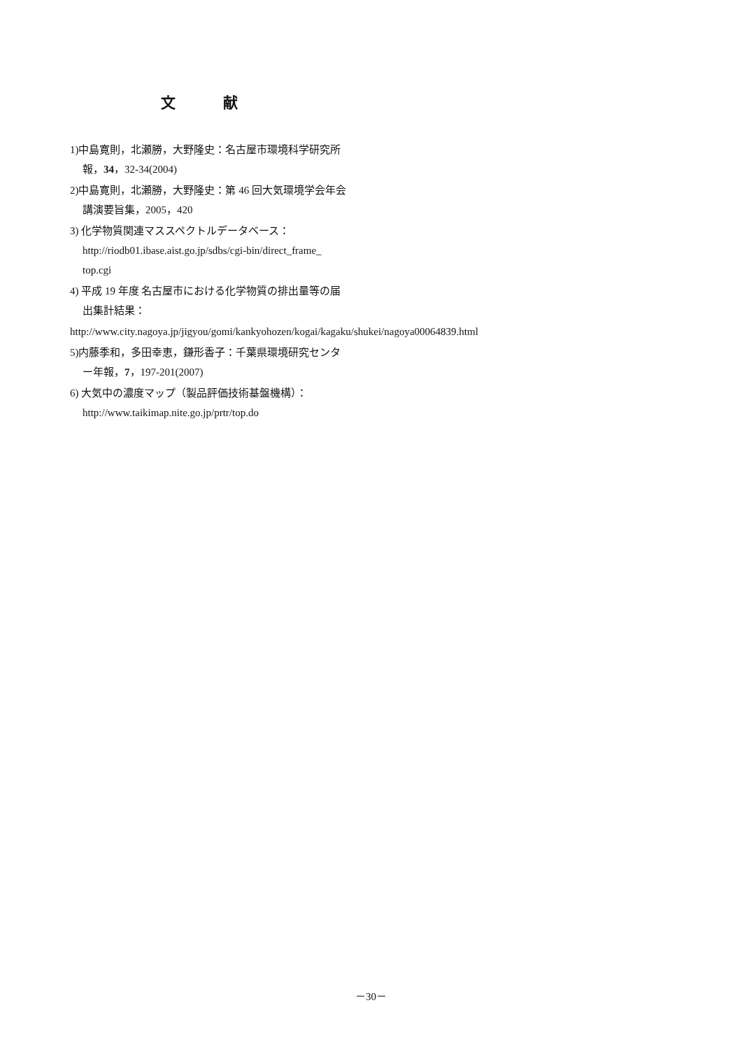文 献
1)中島寛則，北瀬勝，大野隆史：名古屋市環境科学研究所報，34，32-34(2004)
2)中島寛則，北瀬勝，大野隆史：第 46 回大気環境学会年会講演要旨集，2005，420
3) 化学物質関連マススペクトルデータベース：http://riodb01.ibase.aist.go.jp/sdbs/cgi-bin/direct_frame_ top.cgi
4) 平成 19 年度 名古屋市における化学物質の排出量等の届出集計結果：
http://www.city.nagoya.jp/jigyou/gomi/kankyohozen/kogai/kagaku/shukei/nagoya00064839.html
5)内藤季和，多田幸恵，鎌形香子：千葉県環境研究センター年報，7，197-201(2007)
6) 大気中の濃度マップ（製品評価技術基盤機構）：http://www.taikimap.nite.go.jp/prtr/top.do
－30－